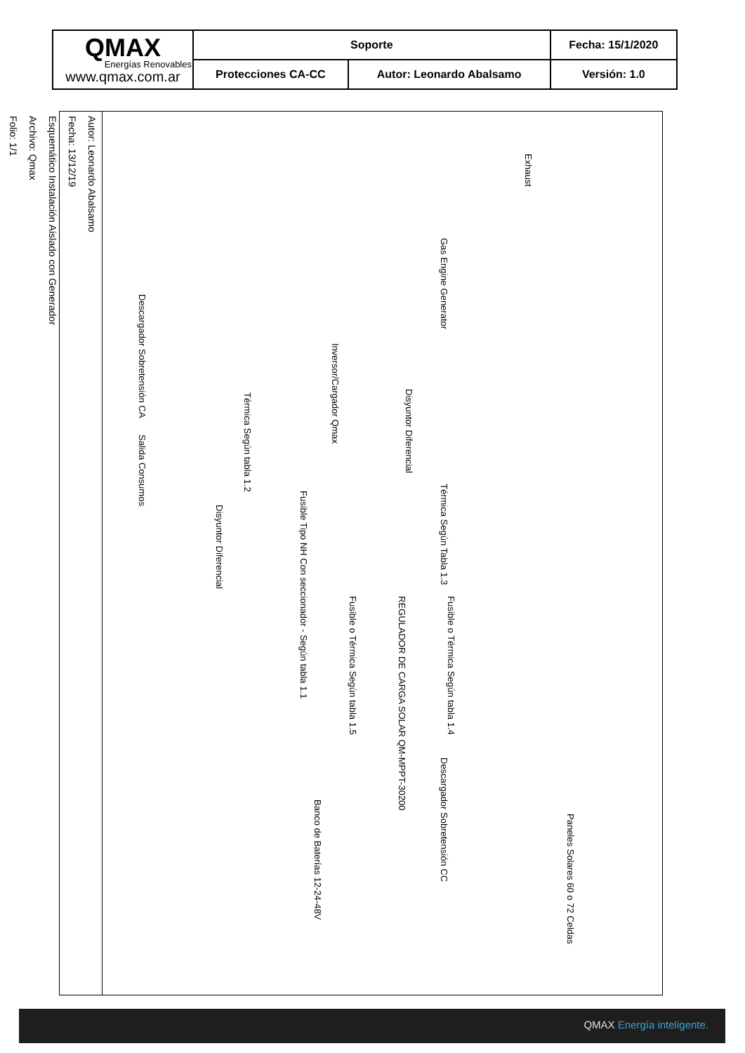| QMAX Energías Renovables www.qmax.com.ar | Soporte | | Fecha: 15/1/2020 |
| | Protecciones CA-CC | Autor: Leonardo Abalsamo | Versión: 1.0 |
Autor: Leonardo Abalsamo
Fecha: 13/12/19
Esquemático Instalación Aislado con Generador
Archivo: Qmax
Folio: 1/1
Exhaust
Gas Engine Generator
Disyuntor Diferencial
Inversor/Cargador Qmax
Térmica Según tabla 1.2
Descargador Sobretensión CA
Salida Consumos
Térmica Según Tabla 1.3
Fusible Tipo NH Con seccionador - Según tabla 1.1
Disyuntor Diferencial
REGULADOR DE CARGA SOLAR QM-MPPT-30200
Fusible o Térmica Según tabla 1.4
Fusible o Térmica Según tabla 1.5
Descargador Sobretensión CC
Banco de Baterías 12-24-48V
Paneles Solares 60 o 72 Celdas
QMAX Energía inteligente.